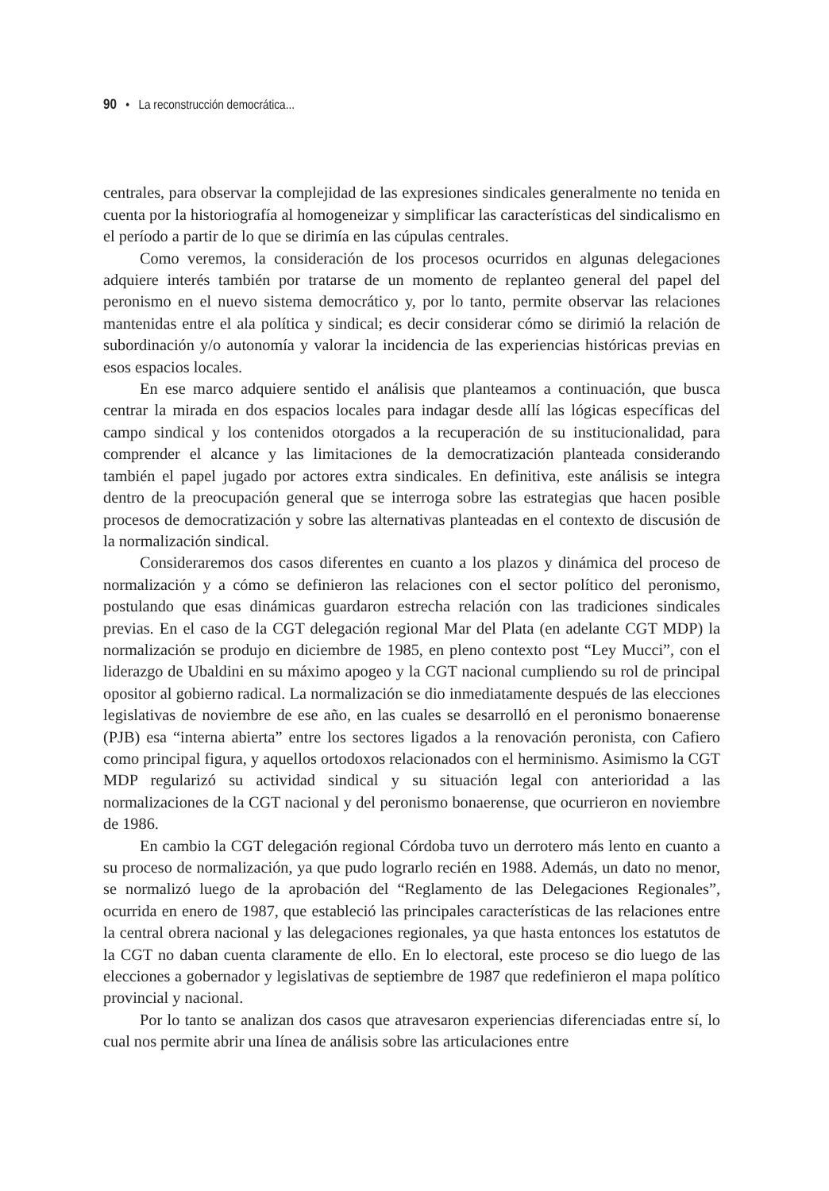90 • La reconstrucción democrática...
centrales, para observar la complejidad de las expresiones sindicales generalmente no tenida en cuenta por la historiografía al homogeneizar y simplificar las características del sindicalismo en el período a partir de lo que se dirimía en las cúpulas centrales.
Como veremos, la consideración de los procesos ocurridos en algunas delegaciones adquiere interés también por tratarse de un momento de replanteo general del papel del peronismo en el nuevo sistema democrático y, por lo tanto, permite observar las relaciones mantenidas entre el ala política y sindical; es decir considerar cómo se dirimió la relación de subordinación y/o autonomía y valorar la incidencia de las experiencias históricas previas en esos espacios locales.
En ese marco adquiere sentido el análisis que planteamos a continuación, que busca centrar la mirada en dos espacios locales para indagar desde allí las lógicas específicas del campo sindical y los contenidos otorgados a la recuperación de su institucionalidad, para comprender el alcance y las limitaciones de la democratización planteada considerando también el papel jugado por actores extra sindicales. En definitiva, este análisis se integra dentro de la preocupación general que se interroga sobre las estrategias que hacen posible procesos de democratización y sobre las alternativas planteadas en el contexto de discusión de la normalización sindical.
Consideraremos dos casos diferentes en cuanto a los plazos y dinámica del proceso de normalización y a cómo se definieron las relaciones con el sector político del peronismo, postulando que esas dinámicas guardaron estrecha relación con las tradiciones sindicales previas. En el caso de la CGT delegación regional Mar del Plata (en adelante CGT MDP) la normalización se produjo en diciembre de 1985, en pleno contexto post “Ley Mucci”, con el liderazgo de Ubaldini en su máximo apogeo y la CGT nacional cumpliendo su rol de principal opositor al gobierno radical. La normalización se dio inmediatamente después de las elecciones legislativas de noviembre de ese año, en las cuales se desarrolló en el peronismo bonaerense (PJB) esa “interna abierta” entre los sectores ligados a la renovación peronista, con Cafiero como principal figura, y aquellos ortodoxos relacionados con el herminismo. Asimismo la CGT MDP regularizó su actividad sindical y su situación legal con anterioridad a las normalizaciones de la CGT nacional y del peronismo bonaerense, que ocurrieron en noviembre de 1986.
En cambio la CGT delegación regional Córdoba tuvo un derrotero más lento en cuanto a su proceso de normalización, ya que pudo lograrlo recién en 1988. Además, un dato no menor, se normalizó luego de la aprobación del “Reglamento de las Delegaciones Regionales”, ocurrida en enero de 1987, que estableció las principales características de las relaciones entre la central obrera nacional y las delegaciones regionales, ya que hasta entonces los estatutos de la CGT no daban cuenta claramente de ello. En lo electoral, este proceso se dio luego de las elecciones a gobernador y legislativas de septiembre de 1987 que redefinieron el mapa político provincial y nacional.
Por lo tanto se analizan dos casos que atravesaron experiencias diferenciadas entre sí, lo cual nos permite abrir una línea de análisis sobre las articulaciones entre